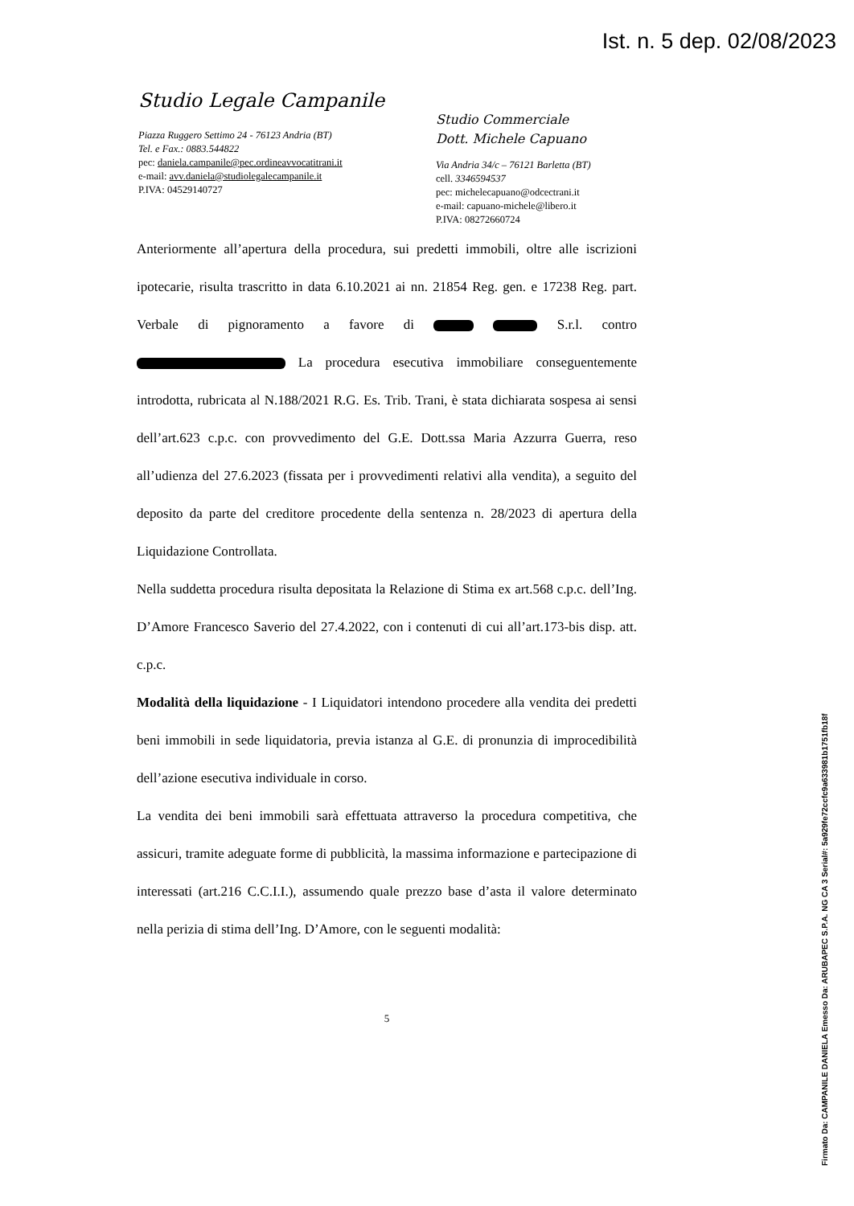Ist. n. 5 dep. 02/08/2023
Studio Legale Campanile
Piazza Ruggero Settimo 24 - 76123 Andria (BT)
Tel. e Fax.: 0883.544822
pec: daniela.campanile@pec.ordineavvocatitrani.it
e-mail: avv.daniela@studiolegalecampanile.it
P.IVA: 04529140727
Studio Commerciale
Dott. Michele Capuano
Via Andria 34/c – 76121 Barletta (BT)
cell. 3346594537
pec: michelecapuano@odcectrani.it
e-mail: capuano-michele@libero.it
P.IVA: 08272660724
Anteriormente all’apertura della procedura, sui predetti immobili, oltre alle iscrizioni ipotecarie, risulta trascritto in data 6.10.2021 ai nn. 21854 Reg. gen. e 17238 Reg. part. Verbale di pignoramento a favore di S.r.l. contro La procedura esecutiva immobiliare conseguentemente introdotta, rubricata al N.188/2021 R.G. Es. Trib. Trani, è stata dichiarata sospesa ai sensi dell’art.623 c.p.c. con provvedimento del G.E. Dott.ssa Maria Azzurra Guerra, reso all’udienza del 27.6.2023 (fissata per i provvedimenti relativi alla vendita), a seguito del deposito da parte del creditore procedente della sentenza n. 28/2023 di apertura della Liquidazione Controllata.
Nella suddetta procedura risulta depositata la Relazione di Stima ex art.568 c.p.c. dell’Ing. D’Amore Francesco Saverio del 27.4.2022, con i contenuti di cui all’art.173-bis disp. att. c.p.c.
Modalità della liquidazione - I Liquidatori intendono procedere alla vendita dei predetti beni immobili in sede liquidatoria, previa istanza al G.E. di pronunzia di improcedibilità dell’azione esecutiva individuale in corso.
La vendita dei beni immobili sarà effettuata attraverso la procedura competitiva, che assicuri, tramite adeguate forme di pubblicità, la massima informazione e partecipazione di interessati (art.216 C.C.I.I.), assumendo quale prezzo base d’asta il valore determinato nella perizia di stima dell’Ing. D’Amore, con le seguenti modalità:
5
Firmato Da: CAMPANILE DANIELA Emesso Da: ARUBAPEC S.P.A. NG CA 3 Serial#: 5a929fe72ccfc9a633981b1751fb18f